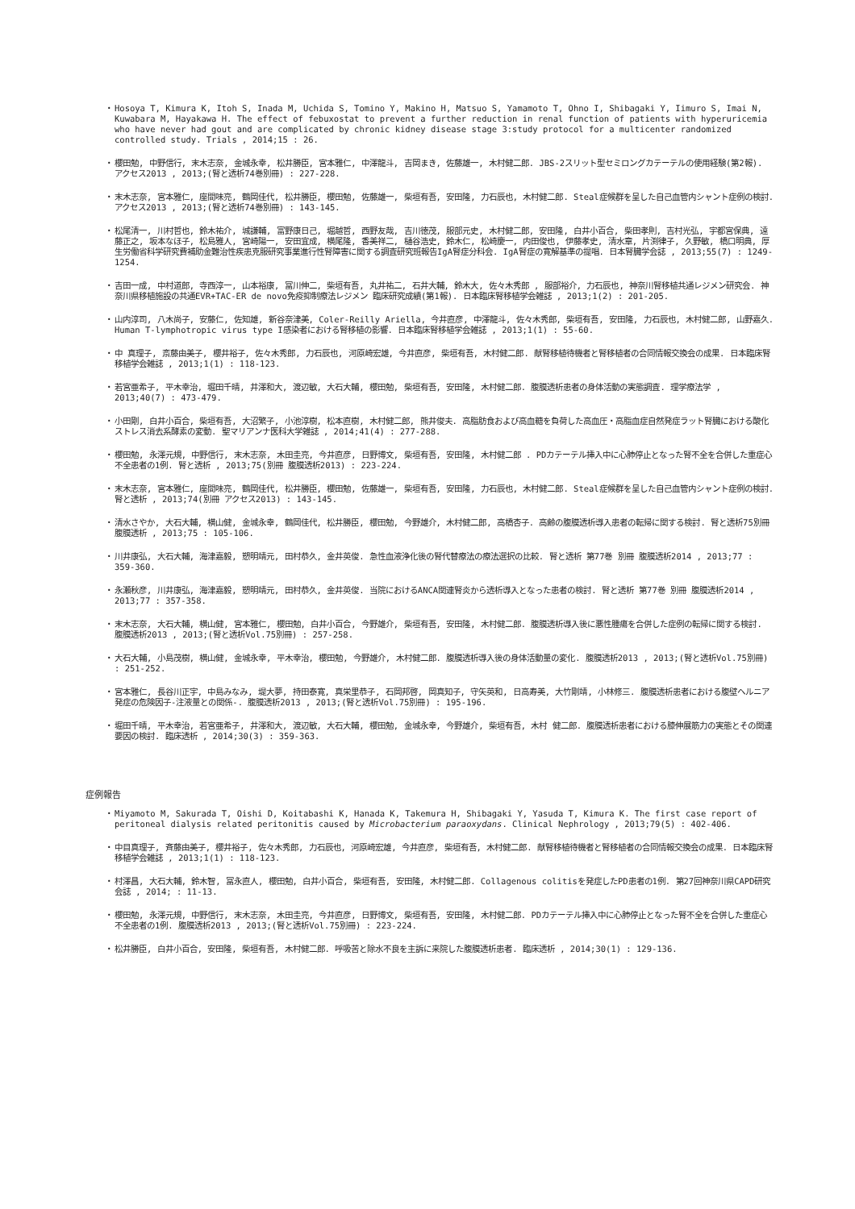・ Hosoya T, Kimura K, Itoh S, Inada M, Uchida S, Tomino Y, Makino H, Matsuo S, Yamamoto T, Ohno I, Shibagaki Y, Iimuro S, Imai N, Kuwabara M, Hayakawa H. The effect of febuxostat to prevent a further reduction in renal function of patients with hyperuricemia who have never had gout and are complicated by chronic kidney disease stage 3:study protocol for a multicenter randomized controlled study. Trials , 2014;15 : 26.
・ 櫻田勉, 中野信行, 末木志奈, 金城永幸, 松井勝臣, 宮本雅仁, 中澤龍斗, 吉岡まき, 佐藤雄一, 木村健二郎. JBS-2スリット型セミロングカテーテルの使用経験(第2報). アクセス2013 , 2013;(腎と透析74巻別冊) : 227-228.
・ 末木志奈, 宮本雅仁, 座間味亮, 鶴岡佳代, 松井勝臣, 櫻田勉, 佐藤雄一, 柴垣有吾, 安田隆, 力石辰也, 木村健二郎. Steal症候群を呈した自己血管内シャント症例の検討. アクセス2013 , 2013;(腎と透析74巻別冊) : 143-145.
・ 松尾清一, 川村哲也, 鈴木祐介, 城謙輔, 富野康日己, 堀越哲, 西野友哉, 吉川徳茂, 服部元史, 木村健二郎, 安田隆, 白井小百合, 柴田孝則, 吉村光弘, 宇都宮保典, 遠藤正之, 坂本なほ子, 松島雅人, 宮崎陽一, 安田宜成, 横尾隆, 香美祥二, 樋谷浩史, 鈴木仁, 松崎慶一, 内田俊也, 伊藤孝史, 清水章, 片渕律子, 久野敏, 橋口明典, 厚生労働省科学研究費補助金難治性疾患克服研究事業進行性腎障害に関する調査研究班報告IgA腎症分科会. IgA腎症の寛解基準の提唱. 日本腎臓学会誌 , 2013;55(7) : 1249-1254.
・ 吉田一成, 中村道郎, 寺西淳一, 山本裕康, 冨川伸二, 柴垣有吾, 丸井祐二, 石井大輔, 鈴木大, 佐々木秀郎 , 服部裕介, 力石辰也, 神奈川腎移植共通レジメン研究会. 神奈川県移植施設の共通EVR+TAC-ER de novo免疫抑制療法レジメン 臨床研究成績(第1報). 日本臨床腎移植学会雑誌 , 2013;1(2) : 201-205.
・ 山内淳司, 八木尚子, 安藤仁, 佐知雄, 新谷奈津美, Coler-Reilly Ariella, 今井直彦, 中澤龍斗, 佐々木秀郎, 柴垣有吾, 安田隆, 力石辰也, 木村健二郎, 山野嘉久. Human T-lymphotropic virus type I感染者における腎移植の影響. 日本臨床腎移植学会雑誌 , 2013;1(1) : 55-60.
・ 中 真理子, 斎藤由美子, 櫻井裕子, 佐々木秀郎, 力石辰也, 河原崎宏雄, 今井直彦, 柴垣有吾, 木村健二郎. 献腎移植待機者と腎移植者の合同情報交換会の成果. 日本臨床腎移植学会雑誌 , 2013;1(1) : 118-123.
・ 若宮亜希子, 平木幸治, 堀田千晴, 井澤和大, 渡辺敏, 大石大輔, 櫻田勉, 柴垣有吾, 安田隆, 木村健二郎. 腹膜透析患者の身体活動の実態調査. 理学療法学 , 2013;40(7) : 473-479.
・ 小田剛, 白井小百合, 柴垣有吾, 大沼繁子, 小池淳樹, 松本直樹, 木村健二郎, 熊井俊夫. 高脂肪食および高血糖を負荷した高血圧・高脂血症自然発症ラット腎臓における酸化ストレス消去系酵素の変動. 聖マリアンナ医科大学雑誌 , 2014;41(4) : 277-288.
・ 櫻田勉, 永澤元規, 中野信行, 末木志奈, 木田圭亮, 今井直彦, 日野博文, 柴垣有吾, 安田隆, 木村健二郎 . PDカテーテル挿入中に心肺停止となった腎不全を合併した重症心不全患者の1例. 腎と透析 , 2013;75(別冊 腹膜透析2013) : 223-224.
・ 末木志奈, 宮本雅仁, 座間味亮, 鶴岡佳代, 松井勝臣, 櫻田勉, 佐藤雄一, 柴垣有吾, 安田隆, 力石辰也, 木村健二郎. Steal症候群を呈した自己血管内シャント症例の検討. 腎と透析 , 2013;74(別冊 アクセス2013) : 143-145.
・ 清水さやか, 大石大輔, 横山健, 金城永幸, 鶴岡佳代, 松井勝臣, 櫻田勉, 今野雄介, 木村健二郎, 高橋杏子. 高齢の腹膜透析導入患者の転帰に関する検討. 腎と透析75別冊腹膜透析 , 2013;75 : 105-106.
・ 川井康弘, 大石大輔, 海津嘉毅, 愬明靖元, 田村恭久, 金井英俊. 急性血液浄化後の腎代替療法の療法選択の比較. 腎と透析 第77巻 別冊 腹膜透析2014 , 2013;77 : 359-360.
・ 永瀬秋彦, 川井康弘, 海津嘉毅, 愬明靖元, 田村恭久, 金井英俊. 当院におけるANCA関連腎炎から透析導入となった患者の検討. 腎と透析 第77巻 別冊 腹膜透析2014 , 2013;77 : 357-358.
・ 末木志奈, 大石大輔, 横山健, 宮本雅仁, 櫻田勉, 白井小百合, 今野雄介, 柴垣有吾, 安田隆, 木村健二郎. 腹膜透析導入後に悪性腫瘍を合併した症例の転帰に関する検討. 腹膜透析2013 , 2013;(腎と透析Vol.75別冊) : 257-258.
・ 大石大輔, 小島茂樹, 横山健, 金城永幸, 平木幸治, 櫻田勉, 今野雄介, 木村健二郎. 腹膜透析導入後の身体活動量の変化. 腹膜透析2013 , 2013;(腎と透析Vol.75別冊) : 251-252.
・ 宮本雅仁, 長谷川正宇, 中島みなみ, 堤大夢, 持田泰寛, 真栄里恭子, 石岡邦啓, 岡真知子, 守矢英和, 日高寿美, 大竹剛靖, 小林修三. 腹膜透析患者における腹壁ヘルニア発症の危険因子-注液量との関係-. 腹膜透析2013 , 2013;(腎と透析Vol.75別冊) : 195-196.
・ 堀田千晴, 平木幸治, 若宮亜希子, 井澤和大, 渡辺敏, 大石大輔, 櫻田勉, 金城永幸, 今野雄介, 柴垣有吾, 木村 健二郎. 腹膜透析患者における膝伸展筋力の実態とその関連要因の検討. 臨床透析 , 2014;30(3) : 359-363.
症例報告
・ Miyamoto M, Sakurada T, Oishi D, Koitabashi K, Hanada K, Takemura H, Shibagaki Y, Yasuda T, Kimura K. The first case report of peritoneal dialysis related peritonitis caused by Microbacterium paraoxydans. Clinical Nephrology , 2013;79(5) : 402-406.
・ 中目真理子, 斉藤由美子, 櫻井裕子, 佐々木秀郎, 力石辰也, 河原崎宏雄, 今井直彦, 柴垣有吾, 木村健二郎. 献腎移植待機者と腎移植者の合同情報交換会の成果. 日本臨床腎移植学会雑誌 , 2013;1(1) : 118-123.
・ 村澤昌, 大石大輔, 鈴木智, 冨永直人, 櫻田勉, 白井小百合, 柴垣有吾, 安田隆, 木村健二郎. Collagenous colitisを発症したPD患者の1例. 第27回神奈川県CAPD研究会誌 , 2014; : 11-13.
・ 櫻田勉, 永澤元規, 中野信行, 末木志奈, 木田圭亮, 今井直彦, 日野博文, 柴垣有吾, 安田隆, 木村健二郎. PDカテーテル挿入中に心肺停止となった腎不全を合併した重症心不全患者の1例. 腹膜透析2013 , 2013;(腎と透析Vol.75別冊) : 223-224.
・ 松井勝臣, 白井小百合, 安田隆, 柴垣有吾, 木村健二郎. 呼吸苦と除水不良を主訴に来院した腹膜透析患者. 臨床透析 , 2014;30(1) : 129-136.